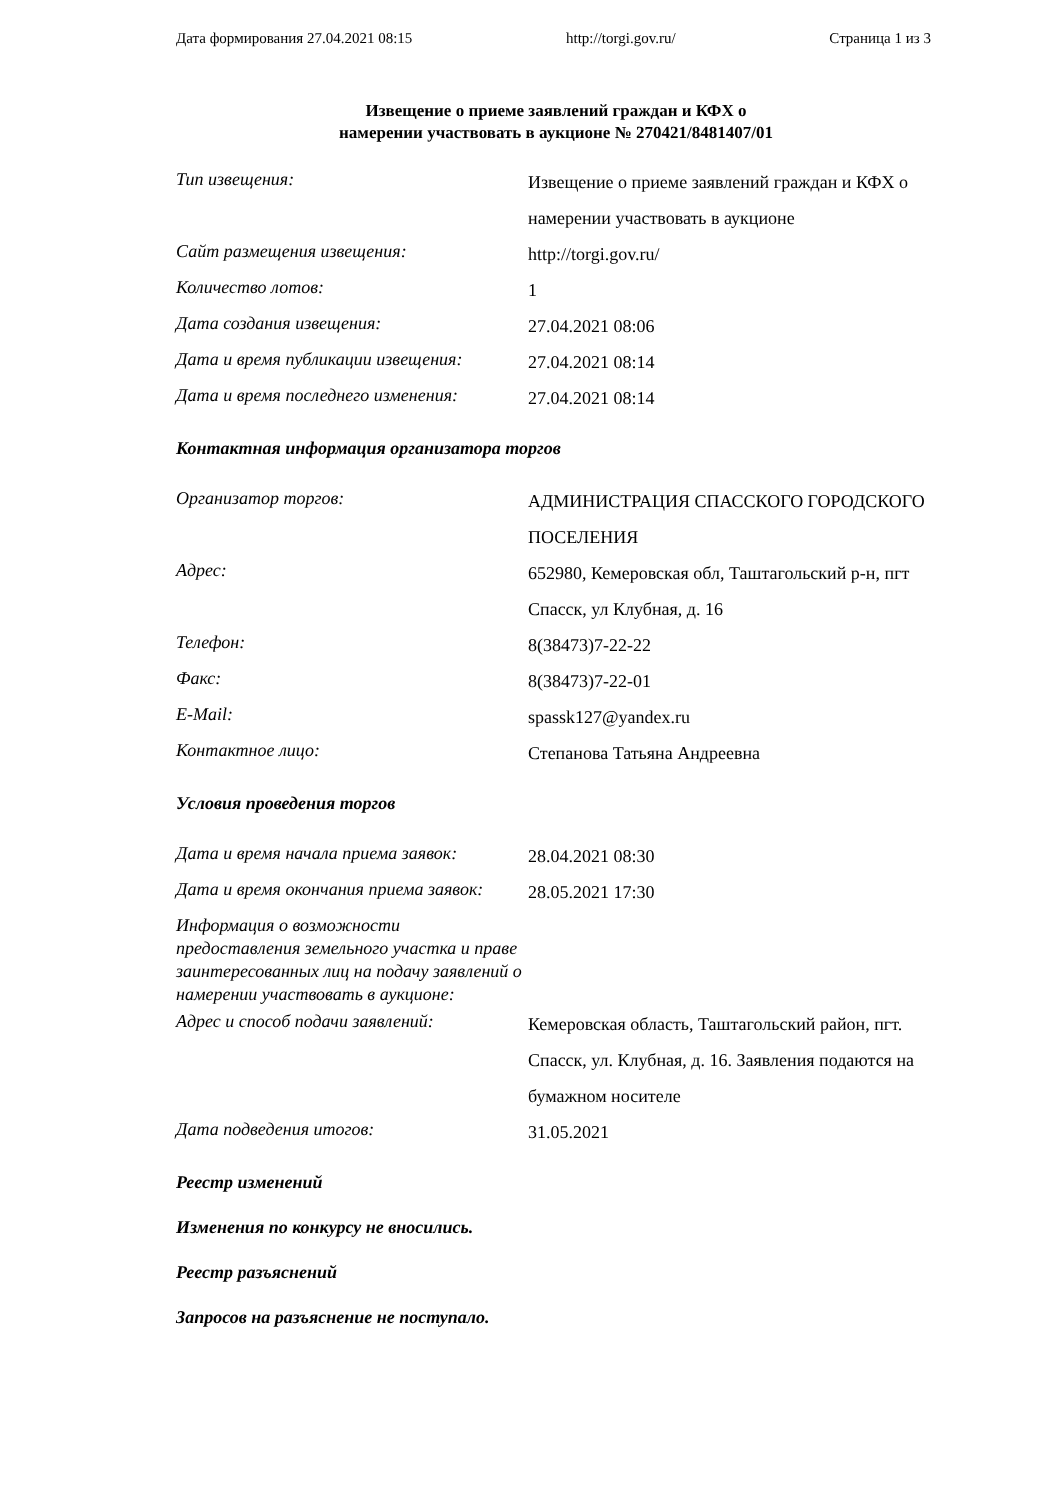Дата формирования 27.04.2021 08:15 http://torgi.gov.ru/ Страница 1 из 3
Извещение о приеме заявлений граждан и КФХ о
намерении участвовать в аукционе № 270421/8481407/01
| Тип извещения: | Извещение о приеме заявлений граждан и КФХ о намерении участвовать в аукционе |
| Сайт размещения извещения: | http://torgi.gov.ru/ |
| Количество лотов: | 1 |
| Дата создания извещения: | 27.04.2021 08:06 |
| Дата и время публикации извещения: | 27.04.2021 08:14 |
| Дата и время последнего изменения: | 27.04.2021 08:14 |
Контактная информация организатора торгов
| Организатор торгов: | АДМИНИСТРАЦИЯ СПАССКОГО ГОРОДСКОГО ПОСЕЛЕНИЯ |
| Адрес: | 652980, Кемеровская обл, Таштагольский р-н, пгт Спасск, ул Клубная, д. 16 |
| Телефон: | 8(38473)7-22-22 |
| Факс: | 8(38473)7-22-01 |
| E-Mail: | spassk127@yandex.ru |
| Контактное лицо: | Степанова Татьяна Андреевна |
Условия проведения торгов
| Дата и время начала приема заявок: | 28.04.2021 08:30 |
| Дата и время окончания приема заявок: | 28.05.2021 17:30 |
| Информация о возможности предоставления земельного участка и праве заинтересованных лиц на подачу заявлений о намерении участвовать в аукционе: | |
| Адрес и способ подачи заявлений: | Кемеровская область, Таштагольский район, пгт. Спасск, ул. Клубная, д. 16. Заявления подаются на бумажном носителе |
| Дата подведения итогов: | 31.05.2021 |
Реестр изменений
Изменения по конкурсу не вносились.
Реестр разъяснений
Запросов на разъяснение не поступало.